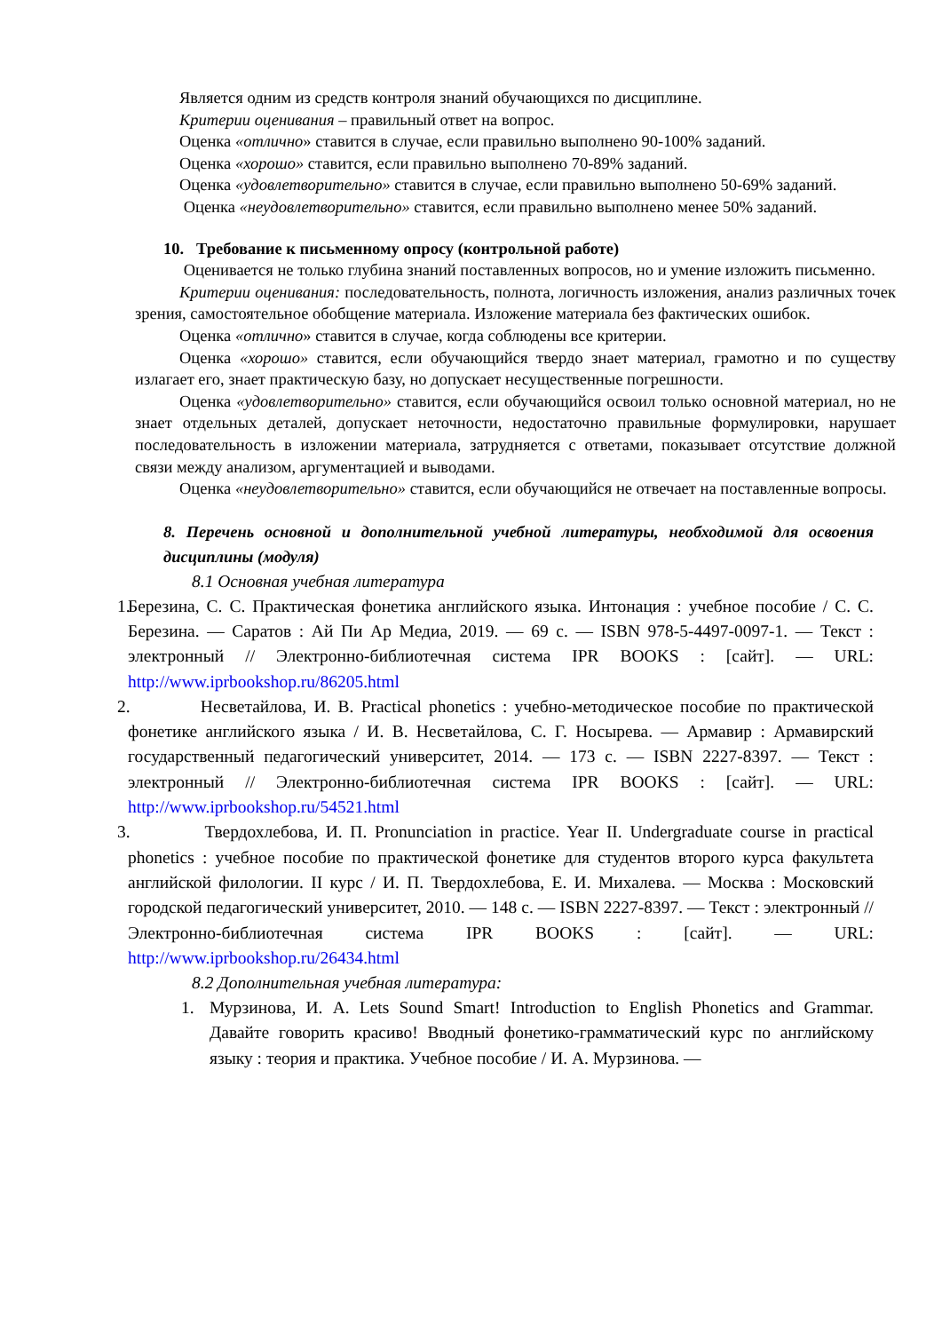Является одним из средств контроля знаний обучающихся по дисциплине.
Критерии оценивания – правильный ответ на вопрос.
Оценка «отлично» ставится в случае, если правильно выполнено 90-100% заданий.
Оценка «хорошо» ставится, если правильно выполнено 70-89% заданий.
Оценка «удовлетворительно» ставится в случае, если правильно выполнено 50-69% заданий.
Оценка «неудовлетворительно» ставится, если правильно выполнено менее 50% заданий.
10. Требование к письменному опросу (контрольной работе)
Оценивается не только глубина знаний поставленных вопросов, но и умение изложить письменно.
Критерии оценивания: последовательность, полнота, логичность изложения, анализ различных точек зрения, самостоятельное обобщение материала. Изложение материала без фактических ошибок.
Оценка «отлично» ставится в случае, когда соблюдены все критерии.
Оценка «хорошо» ставится, если обучающийся твердо знает материал, грамотно и по существу излагает его, знает практическую базу, но допускает несущественные погрешности.
Оценка «удовлетворительно» ставится, если обучающийся освоил только основной материал, но не знает отдельных деталей, допускает неточности, недостаточно правильные формулировки, нарушает последовательность в изложении материала, затрудняется с ответами, показывает отсутствие должной связи между анализом, аргументацией и выводами.
Оценка «неудовлетворительно» ставится, если обучающийся не отвечает на поставленные вопросы.
8. Перечень основной и дополнительной учебной литературы, необходимой для освоения дисциплины (модуля)
8.1 Основная учебная литература
1. Березина, С. С. Практическая фонетика английского языка. Интонация : учебное пособие / С. С. Березина. — Саратов : Ай Пи Ар Медиа, 2019. — 69 c. — ISBN 978-5-4497-0097-1. — Текст : электронный // Электронно-библиотечная система IPR BOOKS : [сайт]. — URL: http://www.iprbookshop.ru/86205.html
2. Несветайлова, И. В. Practical phonetics : учебно-методическое пособие по практической фонетике английского языка / И. В. Несветайлова, С. Г. Носырева. — Армавир : Армавирский государственный педагогический университет, 2014. — 173 c. — ISBN 2227-8397. — Текст : электронный // Электронно-библиотечная система IPR BOOKS : [сайт]. — URL: http://www.iprbookshop.ru/54521.html
3. Твердохлебова, И. П. Pronunciation in practice. Year II. Undergraduate course in practical phonetics : учебное пособие по практической фонетике для студентов второго курса факультета английской филологии. II курс / И. П. Твердохлебова, Е. И. Михалева. — Москва : Московский городской педагогический университет, 2010. — 148 c. — ISBN 2227-8397. — Текст : электронный // Электронно-библиотечная система IPR BOOKS : [сайт]. — URL: http://www.iprbookshop.ru/26434.html
8.2 Дополнительная учебная литература:
1. Мурзинова, И. А. Lets Sound Smart! Introduction to English Phonetics and Grammar. Давайте говорить красиво! Вводный фонетико-грамматический курс по английскому языку : теория и практика. Учебное пособие / И. А. Мурзинова. —